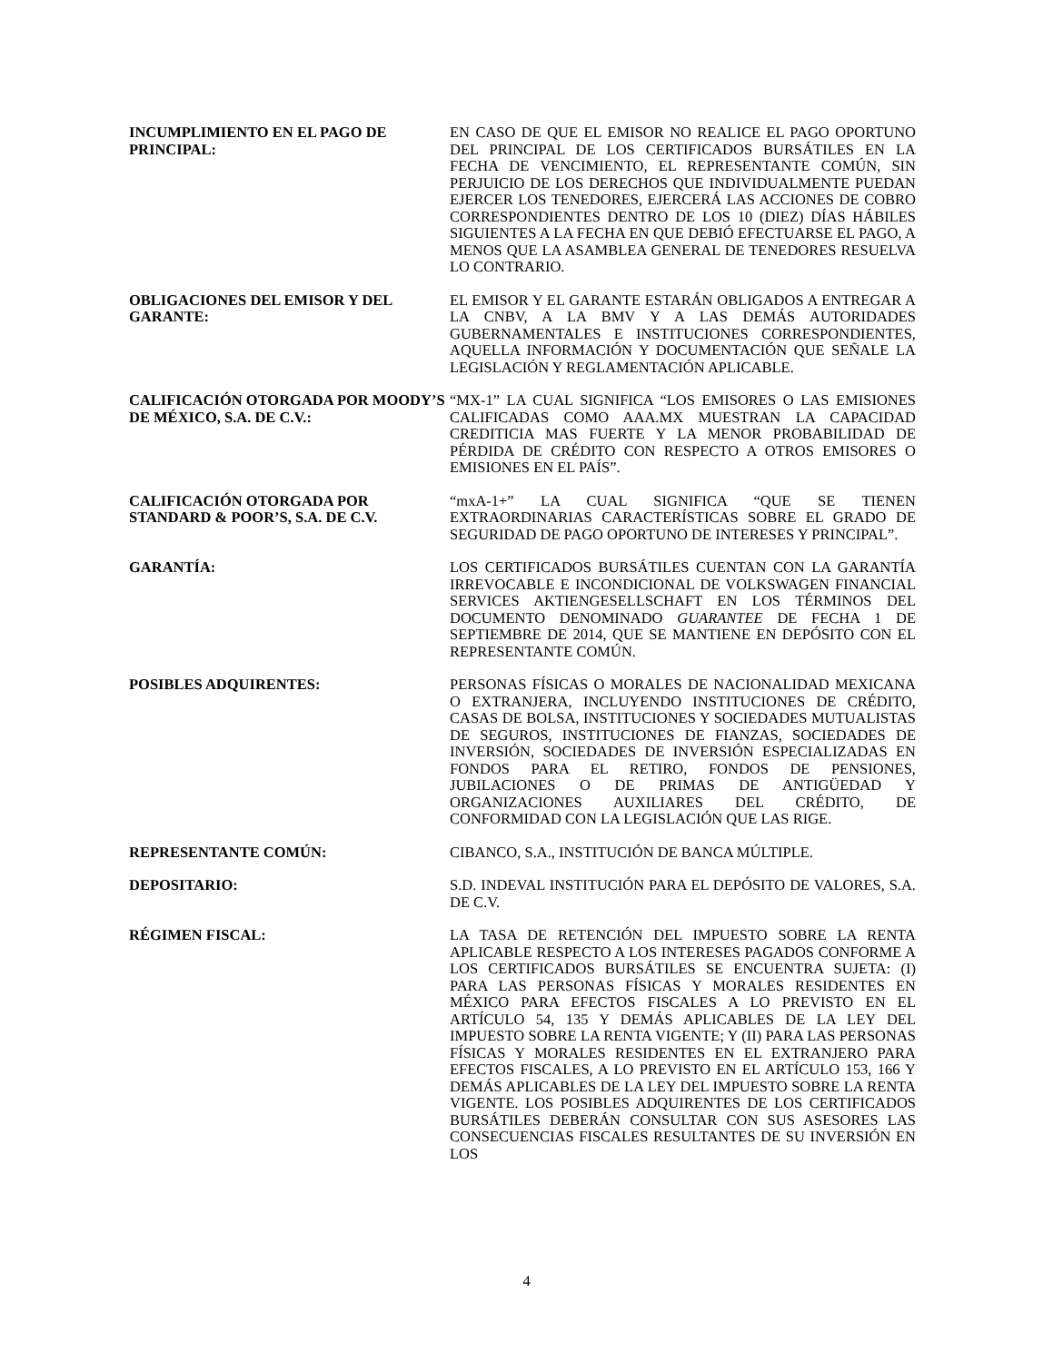INCUMPLIMIENTO EN EL PAGO DE PRINCIPAL:
EN CASO DE QUE EL EMISOR NO REALICE EL PAGO OPORTUNO DEL PRINCIPAL DE LOS CERTIFICADOS BURSÁTILES EN LA FECHA DE VENCIMIENTO, EL REPRESENTANTE COMÚN, SIN PERJUICIO DE LOS DERECHOS QUE INDIVIDUALMENTE PUEDAN EJERCER LOS TENEDORES, EJERCERÁ LAS ACCIONES DE COBRO CORRESPONDIENTES DENTRO DE LOS 10 (DIEZ) DÍAS HÁBILES SIGUIENTES A LA FECHA EN QUE DEBIÓ EFECTUARSE EL PAGO, A MENOS QUE LA ASAMBLEA GENERAL DE TENEDORES RESUELVA LO CONTRARIO.
OBLIGACIONES DEL EMISOR Y DEL GARANTE:
EL EMISOR Y EL GARANTE ESTARÁN OBLIGADOS A ENTREGAR A LA CNBV, A LA BMV Y A LAS DEMÁS AUTORIDADES GUBERNAMENTALES E INSTITUCIONES CORRESPONDIENTES, AQUELLA INFORMACIÓN Y DOCUMENTACIÓN QUE SEÑALE LA LEGISLACIÓN Y REGLAMENTACIÓN APLICABLE.
CALIFICACIÓN OTORGADA POR MOODY’S DE MÉXICO, S.A. DE C.V.:
“MX-1” LA CUAL SIGNIFICA “LOS EMISORES O LAS EMISIONES CALIFICADAS COMO AAA.MX MUESTRAN LA CAPACIDAD CREDITICIA MAS FUERTE Y LA MENOR PROBABILIDAD DE PÉRDIDA DE CRÉDITO CON RESPECTO A OTROS EMISORES O EMISIONES EN EL PAÍS”.
CALIFICACIÓN OTORGADA POR STANDARD & POOR’S, S.A. DE C.V.
“mxA-1+” LA CUAL SIGNIFICA “QUE SE TIENEN EXTRAORDINARIAS CARACTERÍSTICAS SOBRE EL GRADO DE SEGURIDAD DE PAGO OPORTUNO DE INTERESES Y PRINCIPAL”.
GARANTÍA: LOS CERTIFICADOS BURSÁTILES CUENTAN CON LA GARANTÍA IRREVOCABLE E INCONDICIONAL DE VOLKSWAGEN FINANCIAL SERVICES AKTIENGESELLSCHAFT EN LOS TÉRMINOS DEL DOCUMENTO DENOMINADO GUARANTEE DE FECHA 1 DE SEPTIEMBRE DE 2014, QUE SE MANTIENE EN DEPÓSITO CON EL REPRESENTANTE COMÚN.
POSIBLES ADQUIRENTES: PERSONAS FÍSICAS O MORALES DE NACIONALIDAD MEXICANA O EXTRANJERA, INCLUYENDO INSTITUCIONES DE CRÉDITO, CASAS DE BOLSA, INSTITUCIONES Y SOCIEDADES MUTUALISTAS DE SEGUROS, INSTITUCIONES DE FIANZAS, SOCIEDADES DE INVERSIÓN, SOCIEDADES DE INVERSIÓN ESPECIALIZADAS EN FONDOS PARA EL RETIRO, FONDOS DE PENSIONES, JUBILACIONES O DE PRIMAS DE ANTIGÜEDAD Y ORGANIZACIONES AUXILIARES DEL CRÉDITO, DE CONFORMIDAD CON LA LEGISLACIÓN QUE LAS RIGE.
REPRESENTANTE COMÚN: CIBANCO, S.A., INSTITUCIÓN DE BANCA MÚLTIPLE.
DEPOSITARIO: S.D. INDEVAL INSTITUCIÓN PARA EL DEPÓSITO DE VALORES, S.A. DE C.V.
RÉGIMEN FISCAL: LA TASA DE RETENCIÓN DEL IMPUESTO SOBRE LA RENTA APLICABLE RESPECTO A LOS INTERESES PAGADOS CONFORME A LOS CERTIFICADOS BURSÁTILES SE ENCUENTRA SUJETA: (I) PARA LAS PERSONAS FÍSICAS Y MORALES RESIDENTES EN MÉXICO PARA EFECTOS FISCALES A LO PREVISTO EN EL ARTÍCULO 54, 135 Y DEMÁS APLICABLES DE LA LEY DEL IMPUESTO SOBRE LA RENTA VIGENTE; Y (II) PARA LAS PERSONAS FÍSICAS Y MORALES RESIDENTES EN EL EXTRANJERO PARA EFECTOS FISCALES, A LO PREVISTO EN EL ARTÍCULO 153, 166 Y DEMÁS APLICABLES DE LA LEY DEL IMPUESTO SOBRE LA RENTA VIGENTE. LOS POSIBLES ADQUIRENTES DE LOS CERTIFICADOS BURSÁTILES DEBERÁN CONSULTAR CON SUS ASESORES LAS CONSECUENCIAS FISCALES RESULTANTES DE SU INVERSIÓN EN LOS
4